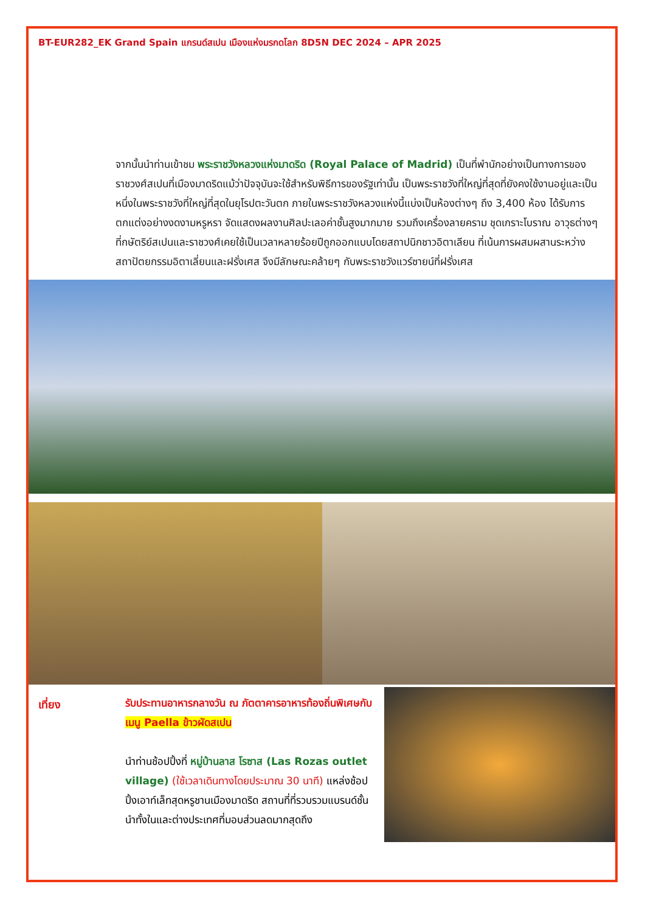BT-EUR282_EK Grand Spain แกรนด์สเปน เมืองแห่งมรกดโลก 8D5N DEC 2024 – APR 2025
จากนั้นนำท่านเข้าชม พระราชวังหลวงแห่งมาดริด (Royal Palace of Madrid) เป็นที่พำนักอย่างเป็นทางการของราชวงศ์สเปนที่เมืองมาดริดแม้ว่าปัจจุบันจะใช้สำหรับพิธีการของรัฐเท่านั้น เป็นพระราชวังที่ใหญ่ที่สุดที่ยังคงใช้งานอยู่และเป็นหนึ่งในพระราชวังที่ใหญ่ที่สุดในยุโรปตะวันตก ภายในพระราชวังหลวงแห่งนี้แบ่งเป็นห้องต่างๆ ถึง 3,400 ห้อง ได้รับการตกแต่งอย่างงดงามหรูหรา จัดแสดงผลงานศิลปะเลอค่าชั้นสูงมากมาย รวมถึงเครื่องลายคราม ชุดเกราะโบราณ อาวุธต่างๆ ที่กษัตริย์สเปนและราชวงศ์เคยใช้เป็นเวลาหลายร้อยปีถูกออกแบบโดยสถาปนิกชาวอิตาเลียน ที่เน้นการผสมผสานระหว่างสถาปัตยกรรมอิตาเลี่ยนและฝรั่งเศส จึงมีลักษณะคล้ายๆ กับพระราชวังแวร์ซายน์ที่ฝรั่งเศส
เที่ยง
รับประทานอาหารกลางวัน ณ ภัตตาคารอาหารท้องถิ่นพิเศษกับ เมนู Paella ข้าวผัดสเปน
นำท่านช้อปปิ้งที่ หมู่บ้านลาส โรซาส (Las Rozas outlet village) (ใช้เวลาเดินทางโดยประมาณ 30 นาที) แหล่งช้อปปิ้งเอาท์เล็ทสุดหรูชานเมืองมาดริด สถานที่ที่รวบรวมแบรนด์ชั้นนำทั้งในและต่างประเทศที่มอบส่วนลดมากสุดถึง